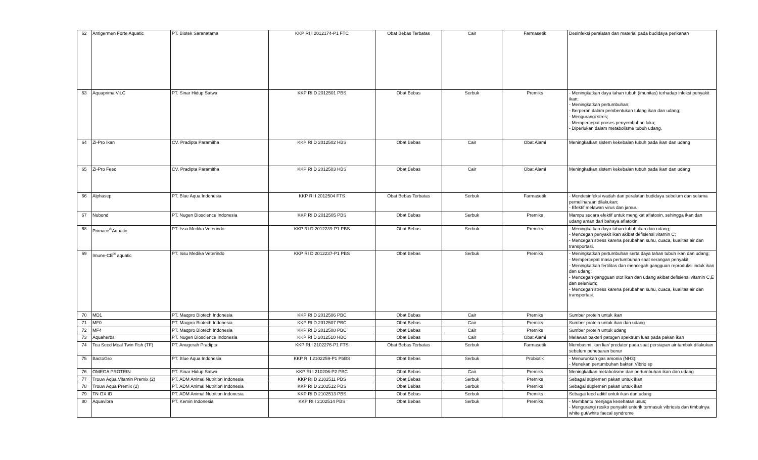| 62 | Antigermen Forte Aquatic | PT. Biotek Saranatama | KKP RI I 2012174-P1 FTC | Obat Bebas Terbatas | Cair | Farmasetik | Desinfeksi peralatan dan material pada budidaya perikanan |
| 63 | Aquaprima Vit.C | PT. Sinar Hidup Satwa | KKP RI D 2012501 PBS | Obat Bebas | Serbuk | Premiks | - Meningkatkan daya tahan tubuh (imunitas) terhadap infeksi penyakit ikan; - Meningkatkan pertumbuhan; - Berperan dalam pembentukan tulang ikan dan udang; - Mengurangi stres; - Mempercepat proses penyembuhan luka; - Diperlukan dalam metabolisme tubuh udang. |
| 64 | Zi-Pro Ikan | CV. Pradipta Paramitha | KKP RI D 2012502 HBS | Obat Bebas | Cair | Obat Alami | Meningkatkan sistem kekebalan tubuh pada ikan dan udang |
| 65 | Zi-Pro Feed | CV. Pradipta Paramitha | KKP RI D 2012503 HBS | Obat Bebas | Cair | Obat Alami | Meningkatkan sistem kekebalan tubuh pada ikan dan udang |
| 66 | Alphasep | PT. Blue Aqua Indonesia | KKP RI I 2012504 FTS | Obat Bebas Terbatas | Serbuk | Farmasetik | - Mendesinfeksi wadah dan peralatan budidaya sebelum dan selama pemeliharaan dilakukan; - Efektif melawan virus dan jamur. |
| 67 | Nubond | PT. Nugen Bioscience Indonesia | KKP RI D 2012505 PBS | Obat Bebas | Serbuk | Premiks | Mampu secara efektif untuk mengikat aflatoxin, sehingga ikan dan udang aman dari bahaya aflatoxin |
| 68 | Primace<sup>®</sup>Aquatic | PT. Issu Medika Veterindo | KKP RI D 2012239-P1 PBS | Obat Bebas | Serbuk | Premiks | - Meningkatkan daya tahan tubuh ikan dan udang; - Mencegah penyakit ikan akibat defisiensi vitamin C; - Mencegah stress karena perubahan suhu, cuaca, kualitas air dan transportasi. |
| 69 | Imune-CE<sup>®</sup> aquatic | PT. Issu Medika Veterindo | KKP RI D 2012237-P1 PBS | Obat Bebas | Serbuk | Premiks | - Meningkatkan pertumbuhan serta daya tahan tubuh ikan dan udang; - Mempercepat masa pertumbuhan saat serangan penyakit; - Meningkatkan fertilitas dan mencegah gangguan reproduksi induk ikan dan udang; - Mencegah gangguan otot ikan dan udang akibat defisiensi vitamin C,E dan selenium; - Mencegah stress karena perubahan suhu, cuaca, kualitas air dan transportasi. |
| 70 | MD1 | PT. Maqpro Biotech Indonesia | KKP RI D 2012506 PBC | Obat Bebas | Cair | Premiks | Sumber protein untuk ikan |
| 71 | MF0 | PT. Maqpro Biotech Indonesia | KKP RI D 2012507 PBC | Obat Bebas | Cair | Premiks | Sumber protein untuk ikan dan udang |
| 72 | MF4 | PT. Maqpro Biotech Indonesia | KKP RI D 2012508 PBC | Obat Bebas | Cair | Premiks | Sumber protein untuk udang |
| 73 | Aquaherbs | PT. Nugen Bioscience Indonesia | KKP RI D 2012510 HBC | Obat Bebas | Cair | Obat Alami | Melawan bakteri patogen spektrum luas pada pakan ikan |
| 74 | Tea Seed Meal Twin Fish (TF) | PT. Anugerah Pradipta | KKP RI I 2102276-P1 FTS | Obat Bebas Terbatas | Serbuk | Farmasetik | Membasmi ikan liar/ predator pada saat persiapan air tambak dilakukan sebelum penebaran benur |
| 75 | BactoGro | PT. Blue Aqua Indonesia | KKP RI I 2102259-P1 PbBS | Obat Bebas | Serbuk | Probiotik | - Menurunkan gas amonia (NH3); - Menekan pertumbuhan bakteri Vibrio sp |
| 76 | OMEGA PROTEIN | PT. Sinar Hidup Satwa | KKP RI I 210206-P2 PBC | Obat Bebas | Cair | Premiks | Meningkatkan metabolisme dan pertumbuhan ikan dan udang |
| 77 | Trouw Aqua Vitamin Premix (2) | PT. ADM Animal Nutrition Indonesia | KKP RI D 2102511 PBS | Obat Bebas | Serbuk | Premiks | Sebagai suplemen pakan untuk ikan |
| 78 | Trouw Aqua Premix (2) | PT. ADM Animal Nutrition Indonesia | KKP RI D 2102512 PBS | Obat Bebas | Serbuk | Premiks | Sebagai suplemen pakan untuk ikan |
| 79 | TN OX ID | PT. ADM Animal Nutrition Indonesia | KKP RI D 2102513 PBS | Obat Bebas | Serbuk | Premiks | Sebagai feed aditif untuk ikan dan udang |
| 80 | Aquavibra | PT. Kemin Indonesia | KKP RI I 2102514 PBS | Obat Bebas | Serbuk | Premiks | - Membantu menjaga kesehatan usus; - Mengurangi resiko penyakit enterik termasuk vibriosis dan timbulnya white gut/white faecal syndrome |